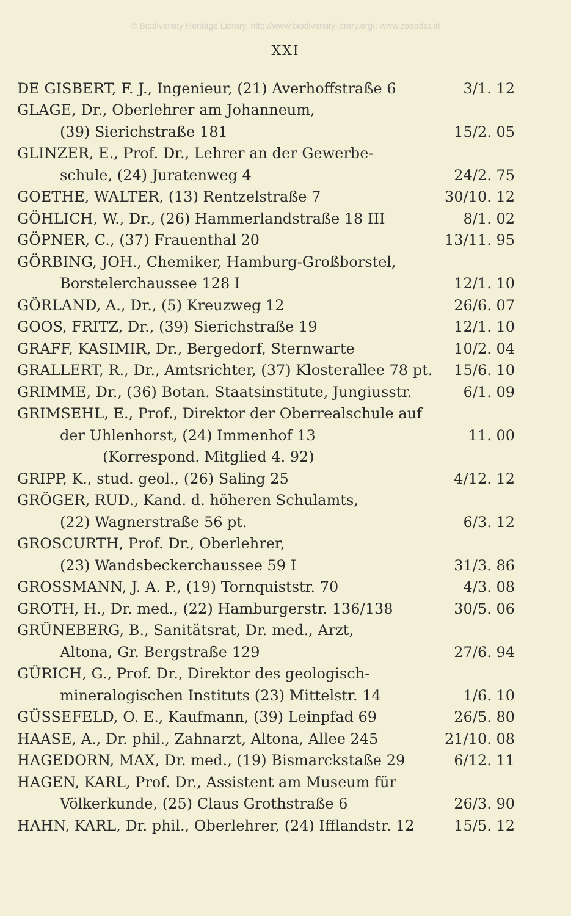© Biodiversity Heritage Library, http://www.biodiversitylibrary.org/; www.zobodat.at
XXI
| DE GISBERT, F. J., Ingenieur, (21) Averhoffstraße 6 | 3/1. 12 |
| GLAGE, Dr., Oberlehrer am Johanneum, | |
| (39) Sierichstraße 181 | 15/2. 05 |
| GLINZER, E., Prof. Dr., Lehrer an der Gewerbe- | |
| schule, (24) Juratenweg 4 | 24/2. 75 |
| GOETHE, WALTER, (13) Rentzelstraße 7 | 30/10. 12 |
| GÖHLICH, W., Dr., (26) Hammerlandstraße 18 III | 8/1. 02 |
| GÖPNER, C., (37) Frauenthal 20 | 13/11. 95 |
| GÖRBING, JOH., Chemiker, Hamburg-Großborstel, | |
| Borstelerchaussee 128 I | 12/1. 10 |
| GÖRLAND, A., Dr., (5) Kreuzweg 12 | 26/6. 07 |
| GOOS, FRITZ, Dr., (39) Sierichstraße 19 | 12/1. 10 |
| GRAFF, KASIMIR, Dr., Bergedorf, Sternwarte | 10/2. 04 |
| GRALLERT, R., Dr., Amtsrichter, (37) Klosterallee 78 pt. | 15/6. 10 |
| GRIMME, Dr., (36) Botan. Staatsinstitute, Jungiusstr. | 6/1. 09 |
| GRIMSEHL, E., Prof., Direktor der Oberrealschule auf | |
| der Uhlenhorst, (24) Immenhof 13 | 11. 00 |
| (Korrespond. Mitglied 4. 92) | |
| GRIPP, K., stud. geol., (26) Saling 25 | 4/12. 12 |
| GRÖGER, RUD., Kand. d. höheren Schulamts, | |
| (22) Wagnerstraße 56 pt. | 6/3. 12 |
| GROSCURTH, Prof. Dr., Oberlehrer, | |
| (23) Wandsbeckerchaussee 59 I | 31/3. 86 |
| GROSSMANN, J. A. P., (19) Tornquiststr. 70 | 4/3. 08 |
| GROTH, H., Dr. med., (22) Hamburgerstr. 136/138 | 30/5. 06 |
| GRÜNEBERG, B., Sanitätsrat, Dr. med., Arzt, | |
| Altona, Gr. Bergstraße 129 | 27/6. 94 |
| GÜRICH, G., Prof. Dr., Direktor des geologisch- | |
| mineralogischen Instituts (23) Mittelstr. 14 | 1/6. 10 |
| GÜSSEFELD, O. E., Kaufmann, (39) Leinpfad 69 | 26/5. 80 |
| HAASE, A., Dr. phil., Zahnarzt, Altona, Allee 245 | 21/10. 08 |
| HAGEDORN, MAX, Dr. med., (19) Bismarckstaße 29 | 6/12. 11 |
| HAGEN, KARL, Prof. Dr., Assistent am Museum für | |
| Völkerkunde, (25) Claus Grothstraße 6 | 26/3. 90 |
| HAHN, KARL, Dr. phil., Oberlehrer, (24) Ifflandstr. 12 | 15/5. 12 |